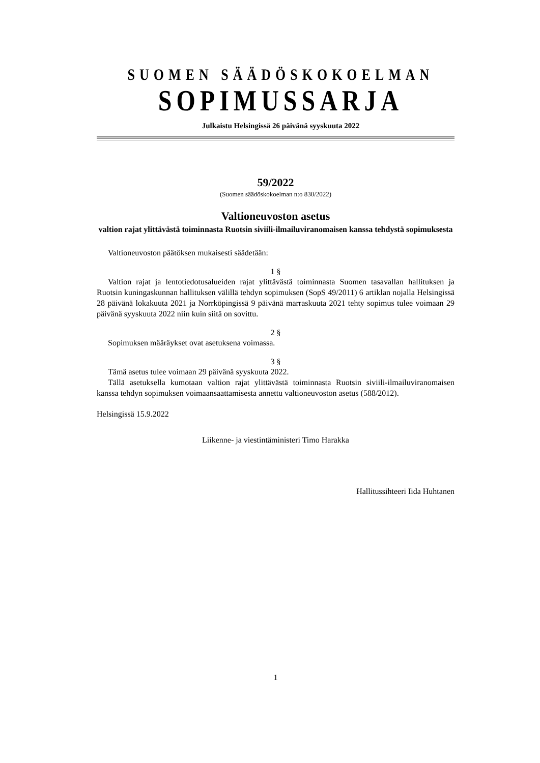SUOMEN SÄÄDÖSKOKOELMAN
SOPIMUSSARJA
Julkaistu Helsingissä 26 päivänä syyskuuta 2022
59/2022
(Suomen säädöskokoelman n:o 830/2022)
Valtioneuvoston asetus
valtion rajat ylittävästä toiminnasta Ruotsin siviili-ilmailuviranomaisen kanssa tehdystä sopimuksesta
Valtioneuvoston päätöksen mukaisesti säädetään:
1 §
Valtion rajat ja lentotiedotusalueiden rajat ylittävästä toiminnasta Suomen tasavallan hallituksen ja Ruotsin kuningaskunnan hallituksen välillä tehdyn sopimuksen (SopS 49/2011) 6 artiklan nojalla Helsingissä 28 päivänä lokakuuta 2021 ja Norrköpingissä 9 päivänä marraskuuta 2021 tehty sopimus tulee voimaan 29 päivänä syyskuuta 2022 niin kuin siitä on sovittu.
2 §
Sopimuksen määräykset ovat asetuksena voimassa.
3 §
Tämä asetus tulee voimaan 29 päivänä syyskuuta 2022.
Tällä asetuksella kumotaan valtion rajat ylittävästä toiminnasta Ruotsin siviili-ilmailuviranomaisen kanssa tehdyn sopimuksen voimaansaattamisesta annettu valtioneuvoston asetus (588/2012).
Helsingissä 15.9.2022
Liikenne- ja viestintäministeri Timo Harakka
Hallitussihteeri Iida Huhtanen
1